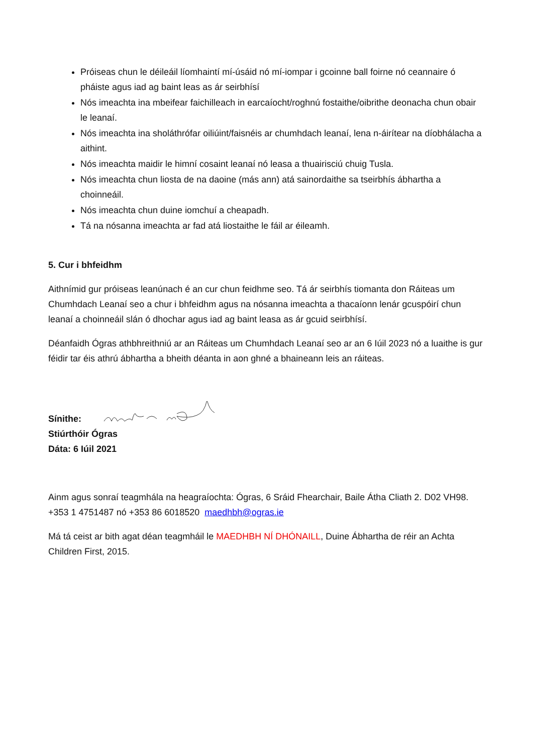Próiseas chun le déileáil líomhaintí mí-úsáid nó mí-iompar i gcoinne ball foirne nó ceannaire ó pháiste agus iad ag baint leas as ár seirbhísí
Nós imeachta ina mbeifear faichilleach in earcaíocht/roghnú fostaithe/oibrithe deonacha chun obair le leanaí.
Nós imeachta ina sholáthrófar oiliúint/faisnéis ar chumhdach leanaí, lena n-áirítear na díobhálacha a aithint.
Nós imeachta maidir le himní cosaint leanaí nó leasa a thuairisciú chuig Tusla.
Nós imeachta chun liosta de na daoine (más ann) atá sainordaithe sa tseirbhís ábhartha a choinneáil.
Nós imeachta chun duine iomchuí a cheapadh.
Tá na nósanna imeachta ar fad atá liostaithe le fáil ar éileamh.
5. Cur i bhfeidhm
Aithnímid gur próiseas leanúnach é an cur chun feidhme seo. Tá ár seirbhís tiomanta don Ráiteas um Chumhdach Leanaí seo a chur i bhfeidhm agus na nósanna imeachta a thacaíonn lenár gcuspóirí chun leanaí a choinneáil slán ó dhochar agus iad ag baint leasa as ár gcuid seirbhísí.
Déanfaidh Ógras athbhreithniú ar an Ráiteas um Chumhdach Leanaí seo ar an 6 Iúil 2023 nó a luaithe is gur féidir tar éis athrú ábhartha a bheith déanta in aon ghné a bhaineann leis an ráiteas.
Sínithe:
Stiúrthóir Ógras
Dáta: 6 Iúil 2021
Ainm agus sonraí teagmhála na heagraíochta: Ógras, 6 Sráid Fhearchair, Baile Átha Cliath 2. D02 VH98. +353 1 4751487 nó +353 86 6018520 maedhbh@ogras.ie
Má tá ceist ar bith agat déan teagmháil le MAEDHBH NÍ DHÓNAILL, Duine Ábhartha de réir an Achta Children First, 2015.